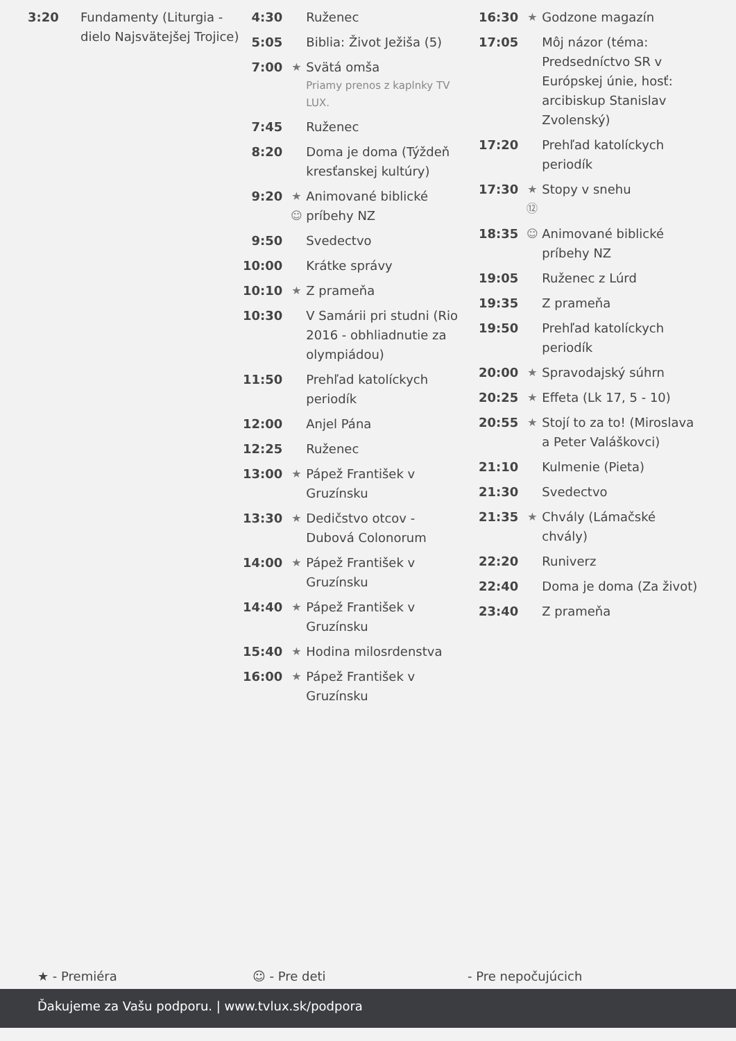| 3:20 | Fundamenty (Liturgia - dielo Najsvätejšej Trojice) |
| 4:30 | | Ruženec |
| 5:05 | | Biblia: Život Ježiša (5) |
| 7:00 | ★ | Svätá omša Priamy prenos z kaplnky TV LUX. |
| 7:45 | | Ruženec |
| 8:20 | | Doma je doma (Týždeň kresťanskej kultúry) |
| 9:20 | ★ ☺ | Animované biblické príbehy NZ |
| 9:50 | | Svedectvo |
| 10:00 | | Krátke správy |
| 10:10 | ★ | Z prameňa |
| 10:30 | | V Samárii pri studni (Rio 2016 - obhliadnutie za olympiádou) |
| 11:50 | | Prehľad katolíckych periodík |
| 12:00 | | Anjel Pána |
| 12:25 | | Ruženec |
| 13:00 | ★ | Pápež František v Gruzínsku |
| 13:30 | ★ | Dedičstvo otcov - Dubová Colonorum |
| 14:00 | ★ | Pápež František v Gruzínsku |
| 14:40 | ★ | Pápež František v Gruzínsku |
| 15:40 | ★ | Hodina milosrdenstva |
| 16:00 | ★ | Pápež František v Gruzínsku |
| 16:30 | ★ | Godzone magazín |
| 17:05 | | Môj názor (téma: Predsedníctvo SR v Európskej únie, hosť: arcibiskup Stanislav Zvolenský) |
| 17:20 | | Prehľad katolíckych periodík |
| 17:30 | ★ ⑫ | Stopy v snehu |
| 18:35 | ☺ | Animované biblické príbehy NZ |
| 19:05 | | Ruženec z Lúrd |
| 19:35 | | Z prameňa |
| 19:50 | | Prehľad katolíckych periodík |
| 20:00 | ★ | Spravodajský súhrn |
| 20:25 | ★ | Effeta (Lk 17, 5 - 10) |
| 20:55 | ★ | Stojí to za to! (Miroslava a Peter Valáškovci) |
| 21:10 | | Kulmenie (Pieta) |
| 21:30 | | Svedectvo |
| 21:35 | ★ | Chvály (Lámačské chvály) |
| 22:20 | | Runiverz |
| 22:40 | | Doma je doma (Za život) |
| 23:40 | | Z prameňa |
★ - Premiéra ☺ - Pre deti - Pre nepočujúcich
Ďakujeme za Vašu podporu. | www.tvlux.sk/podpora